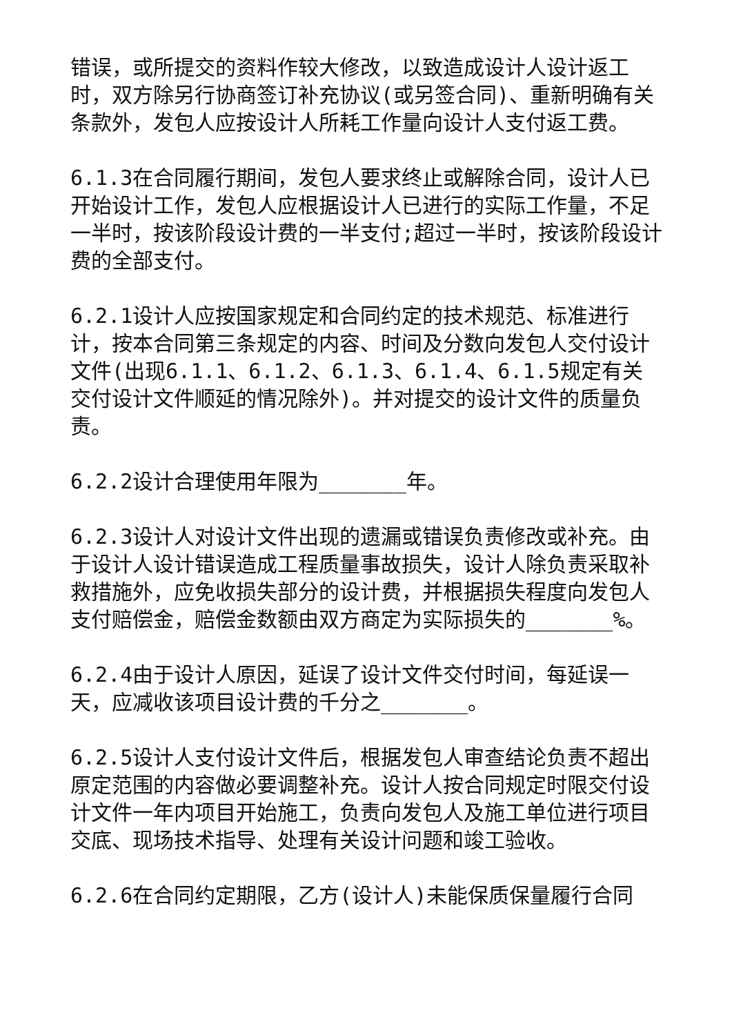错误，或所提交的资料作较大修改，以致造成设计人设计返工时，双方除另行协商签订补充协议(或另签合同)、重新明确有关条款外，发包人应按设计人所耗工作量向设计人支付返工费。
6.1.3在合同履行期间，发包人要求终止或解除合同，设计人已开始设计工作，发包人应根据设计人已进行的实际工作量，不足一半时，按该阶段设计费的一半支付;超过一半时，按该阶段设计费的全部支付。
6.2.1设计人应按国家规定和合同约定的技术规范、标准进行计，按本合同第三条规定的内容、时间及分数向发包人交付设计文件(出现6.1.1、6.1.2、6.1.3、6.1.4、6.1.5规定有关交付设计文件顺延的情况除外)。并对提交的设计文件的质量负责。
6.2.2设计合理使用年限为_______年。
6.2.3设计人对设计文件出现的遗漏或错误负责修改或补充。由于设计人设计错误造成工程质量事故损失，设计人除负责采取补救措施外，应免收损失部分的设计费，并根据损失程度向发包人支付赔偿金，赔偿金数额由双方商定为实际损失的_______%。
6.2.4由于设计人原因，延误了设计文件交付时间，每延误一天，应减收该项目设计费的千分之_______。
6.2.5设计人支付设计文件后，根据发包人审查结论负责不超出原定范围的内容做必要调整补充。设计人按合同规定时限交付设计文件一年内项目开始施工，负责向发包人及施工单位进行项目交底、现场技术指导、处理有关设计问题和竣工验收。
6.2.6在合同约定期限，乙方(设计人)未能保质保量履行合同